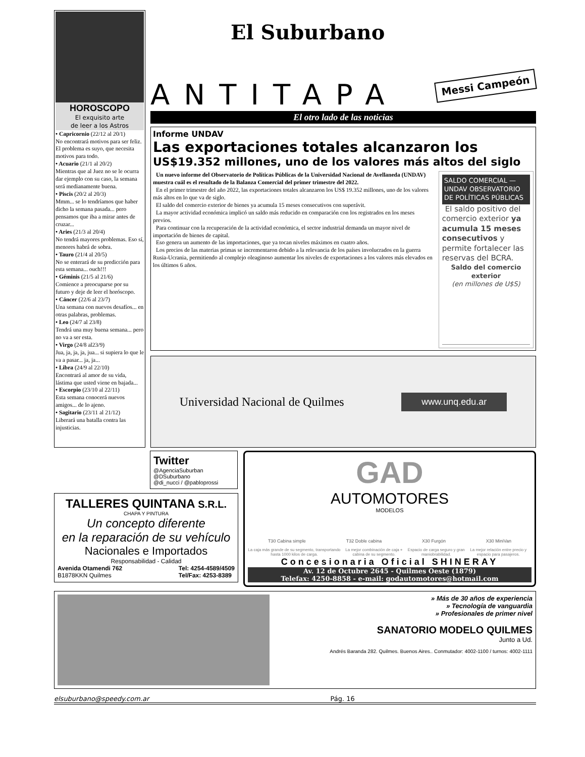HOROSCOPO
El exquisito arte
de leer a los Astros
• Capricornio (22/12 al 20/1)
No encontrará motivos para ser feliz. El problema es suyo, que necesita motivos para todo.
• Acuario (21/1 al 20/2)
Mientras que al Juez no se le ocurra dar ejemplo con su caso, la semana será medianamente buena.
• Piscis (20/2 al 20/3)
Mmm... se lo tendríamos que haber dicho la semana pasada... pero pensamos que iba a mirar antes de cruzar...
• Aries (21/3 al 20/4)
No tendrá mayores problemas. Eso sí, menores habrá de sobra.
• Tauro (21/4 al 20/5)
No se enterará de su predicción para esta semana... ouch!!!
• Géminis (21/5 al 21/6)
Comience a preocuparse por su futuro y deje de leer el horóscopo.
• Cáncer (22/6 al 23/7)
Una semana con nuevos desafíos... en otras palabras, problemas.
• Leo (24/7 al 23/8)
Tendrá una muy buena semana... pero no va a ser esta.
• Virgo (24/8 al23/9)
Jua, ja, ja, ja, jua... si supiera lo que le va a pasar... ja, ja...
• Libra (24/9 al 22/10)
Encontrará al amor de su vida, lástima que usted viene en bajada...
• Escorpio (23/10 al 22/11)
Esta semana conocerá nuevos amigos... de lo ajeno.
• Sagitario (23/11 al 21/12)
Liberará una batalla contra las injusticias.
El Suburbano
ANTITAPA
Messi Campeón
El otro lado de las noticias
Informe UNDAV
Las exportaciones totales alcanzaron los
US$19.352 millones, uno de los valores más altos del siglo
Un nuevo informe del Observatorio de Políticas Públicas de la Universidad Nacional de Avellaneda (UNDAV) muestra cuál es el resultado de la Balanza Comercial del primer trimestre del 2022.
En el primer trimestre del año 2022, las exportaciones totales alcanzaron los US$ 19.352 millones, uno de los valores más altos en lo que va de siglo.
El saldo del comercio exterior de bienes ya acumula 15 meses consecutivos con superávit.
La mayor actividad económica implicó un saldo más reducido en comparación con los registrados en los meses previos.
Para continuar con la recuperación de la actividad económica, el sector industrial demanda un mayor nivel de importación de bienes de capital.
Eso genera un aumento de las importaciones, que ya tocan niveles máximos en cuatro años.
Los precios de las materias primas se incrementaron debido a la relevancia de los países involucrados en la guerra Rusia-Ucrania, permitiendo al complejo oleaginoso aumentar los niveles de exportaciones a los valores más elevados en los últimos 6 años.
SALDO COMERCIAL — UNDAV OBSERVATORIO DE POLÍTICAS PÚBLICAS
El saldo positivo del comercio exterior ya acumula 15 meses consecutivos y permite fortalecer las reservas del BCRA.
Saldo del comercio exterior
(en millones de U$S)
Universidad Nacional de Quilmes www.unq.edu.ar
Twitter
@AgenciaSuburban
@DSuburbano
@di_nucci / @pabloprossi
TALLERES QUINTANA S.R.L.
CHAPA Y PINTURA
Un concepto diferente
en la reparación de su vehículo
Nacionales e Importados
Responsabilidad - Calidad
Avenida Otamendi 762
B1878KKN Quilmes Tel: 4254-4589/4509
Tel/Fax: 4253-8389
GAD
AUTOMOTORES
MODELOS
T30 Cabina simple T32 Doble cabina X30 Furgón X30 MiniVan
La caja más grande de su segmento, transportando hasta 1000 kilos de carga. La mejor combinación de caja + cabina de su segmento. Espacio de carga seguro y gran maniobrabilidad. La mejor relación entre precio y espacio para pasajeros.
Concesionaria Oficial SHINERAY
Av. 12 de Octubre 2645 - Quilmes Oeste (1879)
Telefax: 4250-8858 - e-mail: godautomotores@hotmail.com
» Más de 30 años de experiencia
» Tecnología de vanguardia
» Profesionales de primer nivel
SANATORIO MODELO QUILMES
Junto a Ud.
Andrés Baranda 282. Quilmes. Buenos Aires.. Conmutador: 4002-1100 / turnos: 4002-1111
elsuburbano@speedy.com.ar Pág. 16